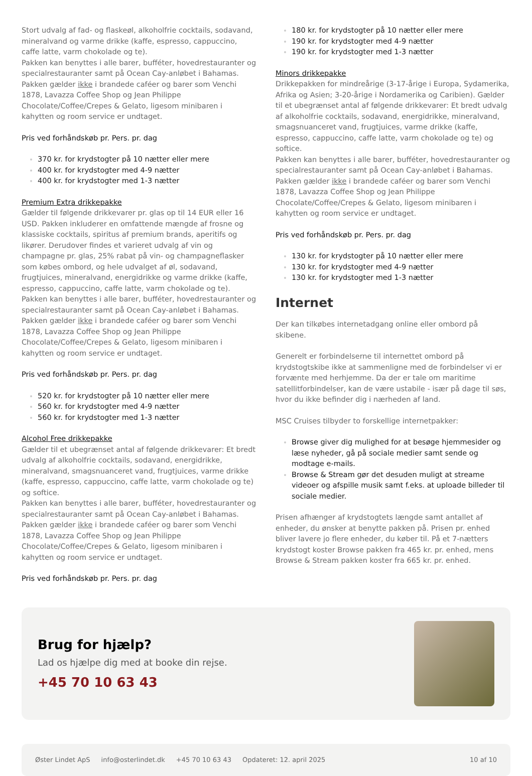Stort udvalg af fad- og flaskeøl, alkoholfrie cocktails, sodavand, mineralvand og varme drikke (kaffe, espresso, cappuccino, caffe latte, varm chokolade og te).
Pakken kan benyttes i alle barer, bufféter, hovedrestauranter og specialrestauranter samt på Ocean Cay-anløbet i Bahamas. Pakken gælder ikke i brandede caféer og barer som Venchi 1878, Lavazza Coffee Shop og Jean Philippe Chocolate/Coffee/Crepes & Gelato, ligesom minibaren i kahytten og room service er undtaget.
Pris ved forhåndskøb pr. Pers. pr. dag
370 kr. for krydstogter på 10 nætter eller mere
400 kr. for krydstogter med 4-9 nætter
400 kr. for krydstogter med 1-3 nætter
Premium Extra drikkepakke
Gælder til følgende drikkevarer pr. glas op til 14 EUR eller 16 USD. Pakken inkluderer en omfattende mængde af frosne og klassiske cocktails, spiritus af premium brands, aperitifs og likører. Derudover findes et varieret udvalg af vin og champagne pr. glas, 25% rabat på vin- og champagneflasker som købes ombord, og hele udvalget af øl, sodavand, frugtjuices, mineralvand, energidrikke og varme drikke (kaffe, espresso, cappuccino, caffe latte, varm chokolade og te).
Pakken kan benyttes i alle barer, bufféter, hovedrestauranter og specialrestauranter samt på Ocean Cay-anløbet i Bahamas. Pakken gælder ikke i brandede caféer og barer som Venchi 1878, Lavazza Coffee Shop og Jean Philippe Chocolate/Coffee/Crepes & Gelato, ligesom minibaren i kahytten og room service er undtaget.
Pris ved forhåndskøb pr. Pers. pr. dag
520 kr. for krydstogter på 10 nætter eller mere
560 kr. for krydstogter med 4-9 nætter
560 kr. for krydstogter med 1-3 nætter
Alcohol Free drikkepakke
Gælder til et ubegrænset antal af følgende drikkevarer: Et bredt udvalg af alkoholfrie cocktails, sodavand, energidrikke, mineralvand, smagsnuanceret vand, frugtjuices, varme drikke (kaffe, espresso, cappuccino, caffe latte, varm chokolade og te) og softice.
Pakken kan benyttes i alle barer, bufféter, hovedrestauranter og specialrestauranter samt på Ocean Cay-anløbet i Bahamas. Pakken gælder ikke i brandede caféer og barer som Venchi 1878, Lavazza Coffee Shop og Jean Philippe Chocolate/Coffee/Crepes & Gelato, ligesom minibaren i kahytten og room service er undtaget.
Pris ved forhåndskøb pr. Pers. pr. dag
180 kr. for krydstogter på 10 nætter eller mere
190 kr. for krydstogter med 4-9 nætter
190 kr. for krydstogter med 1-3 nætter
Minors drikkepakke
Drikkepakken for mindreårige (3-17-årige i Europa, Sydamerika, Afrika og Asien; 3-20-årige i Nordamerika og Caribien). Gælder til et ubegrænset antal af følgende drikkevarer: Et bredt udvalg af alkoholfrie cocktails, sodavand, energidrikke, mineralvand, smagsnuanceret vand, frugtjuices, varme drikke (kaffe, espresso, cappuccino, caffe latte, varm chokolade og te) og softice.
Pakken kan benyttes i alle barer, bufféter, hovedrestauranter og specialrestauranter samt på Ocean Cay-anløbet i Bahamas. Pakken gælder ikke i brandede caféer og barer som Venchi 1878, Lavazza Coffee Shop og Jean Philippe Chocolate/Coffee/Crepes & Gelato, ligesom minibaren i kahytten og room service er undtaget.
Pris ved forhåndskøb pr. Pers. pr. dag
130 kr. for krydstogter på 10 nætter eller mere
130 kr. for krydstogter med 4-9 nætter
130 kr. for krydstogter med 1-3 nætter
Internet
Der kan tilkøbes internetadgang online eller ombord på skibene.
Generelt er forbindelserne til internettet ombord på krydstogtskibe ikke at sammenligne med de forbindelser vi er forvænte med herhjemme. Da der er tale om maritime satellitforbindelser, kan de være ustabile - især på dage til søs, hvor du ikke befinder dig i nærheden af land.
MSC Cruises tilbyder to forskellige internetpakker:
Browse giver dig mulighed for at besøge hjemmesider og læse nyheder, gå på sociale medier samt sende og modtage e-mails.
Browse & Stream gør det desuden muligt at streame videoer og afspille musik samt f.eks. at uploade billeder til sociale medier.
Prisen afhænger af krydstogtets længde samt antallet af enheder, du ønsker at benytte pakken på. Prisen pr. enhed bliver lavere jo flere enheder, du køber til. På et 7-nætters krydstogt koster Browse pakken fra 465 kr. pr. enhed, mens Browse & Stream pakken koster fra 665 kr. pr. enhed.
Brug for hjælp?
Lad os hjælpe dig med at booke din rejse.
+45 70 10 63 43
Øster Lindet ApS info@osterlindet.dk +45 70 10 63 43 Opdateret: 12. april 2025 10 af 10